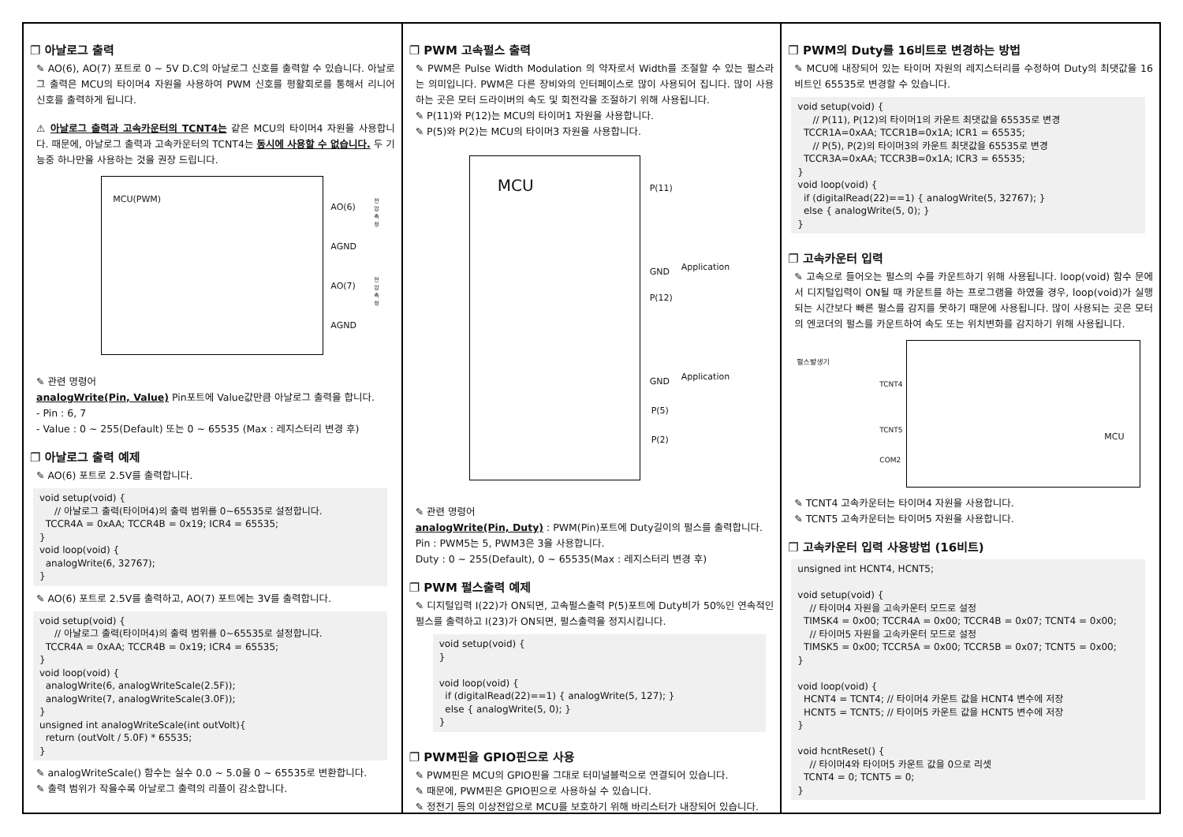❐ 아날로그 출력
✎ AO(6), AO(7) 포트로 0 ~ 5V D.C의 아날로그 신호를 출력할 수 있습니다. 아날로그 출력은 MCU의 타이머4 자원을 사용하여 PWM 신호를 평활회로를 통해서 리니어 신호를 출력하게 됩니다.
⚠ 아날로그 출력과 고속카운터의 TCNT4는 같은 MCU의 타이머4 자원을 사용합니다. 때문에, 아날로그 출력과 고속카운터의 TCNT4는 동시에 사용할 수 없습니다. 두 기능중 하나만을 사용하는 것을 권장 드립니다.
MCU(PWM)
AO(6)
AGND
AO(7)
AGND
전압측정
전압측정
✎ 관련 명령어
analogWrite(Pin, Value) Pin포트에 Value값만큼 아날로그 출력을 합니다.
- Pin : 6, 7
- Value : 0 ~ 255(Default) 또는 0 ~ 65535 (Max : 레지스터리 변경 후)
❐ 아날로그 출력 예제
✎ AO(6) 포트로 2.5V를 출력합니다.
void setup(void) { // 아날로그 출력(타이머4)의 출력 범위를 0~65535로 설정합니다. TCCR4A = 0xAA; TCCR4B = 0x19; ICR4 = 65535; } void loop(void) { analogWrite(6, 32767); }
✎ AO(6) 포트로 2.5V를 출력하고, AO(7) 포트에는 3V를 출력합니다.
void setup(void) { // 아날로그 출력(타이머4)의 출력 범위를 0~65535로 설정합니다. TCCR4A = 0xAA; TCCR4B = 0x19; ICR4 = 65535; } void loop(void) { analogWrite(6, analogWriteScale(2.5F)); analogWrite(7, analogWriteScale(3.0F)); } unsigned int analogWriteScale(int outVolt){ return (outVolt / 5.0F) * 65535; }
✎ analogWriteScale() 함수는 실수 0.0 ~ 5.0을 0 ~ 65535로 변환합니다.
✎ 출력 범위가 작을수록 아날로그 출력의 리플이 감소합니다.
❐ PWM 고속펄스 출력
✎ PWM은 Pulse Width Modulation 의 약자로서 Width를 조절할 수 있는 펄스라는 의미입니다. PWM은 다른 장비와의 인터페이스로 많이 사용되어 집니다. 많이 사용하는 곳은 모터 드라이버의 속도 및 회전각을 조절하기 위해 사용됩니다.
✎ P(11)와 P(12)는 MCU의 타이머1 자원을 사용합니다.
✎ P(5)와 P(2)는 MCU의 타이머3 자원을 사용합니다.
MCU P(11)
GND Application
P(12)
GND Application
P(5)
P(2)
✎ 관련 명령어
analogWrite(Pin, Duty) : PWM(Pin)포트에 Duty길이의 펄스를 출력합니다.
Pin : PWM5는 5, PWM3은 3을 사용합니다.
Duty : 0 ~ 255(Default), 0 ~ 65535(Max : 레지스터리 변경 후)
❐ PWM 펄스출력 예제
✎ 디지털입력 I(22)가 ON되면, 고속펄스출력 P(5)포트에 Duty비가 50%인 연속적인 펄스를 출력하고 I(23)가 ON되면, 펄스출력을 정지시킵니다.
void setup(void) { } void loop(void) { if (digitalRead(22)==1) { analogWrite(5, 127); } else { analogWrite(5, 0); } }
❐ PWM핀을 GPIO핀으로 사용
✎ PWM핀은 MCU의 GPIO핀을 그대로 터미널블럭으로 연결되어 있습니다.
✎ 때문에, PWM핀은 GPIO핀으로 사용하실 수 있습니다.
✎ 정전기 등의 이상전압으로 MCU를 보호하기 위해 바리스터가 내장되어 있습니다.
❐ PWM의 Duty를 16비트로 변경하는 방법
✎ MCU에 내장되어 있는 타이머 자원의 레지스터리를 수정하여 Duty의 최댓값을 16비트인 65535로 변경할 수 있습니다.
void setup(void) { // P(11), P(12)의 타이머1의 카운트 최댓값을 65535로 변경 TCCR1A=0xAA; TCCR1B=0x1A; ICR1 = 65535; // P(5), P(2)의 타이머3의 카운트 최댓값을 65535로 변경 TCCR3A=0xAA; TCCR3B=0x1A; ICR3 = 65535; } void loop(void) { if (digitalRead(22)==1) { analogWrite(5, 32767); } else { analogWrite(5, 0); } }
❐ 고속카운터 입력
✎ 고속으로 들어오는 펄스의 수를 카운트하기 위해 사용됩니다. loop(void) 함수 문에서 디지털입력이 ON될 때 카운트를 하는 프로그램을 하였을 경우, loop(void)가 실행되는 시간보다 빠른 펄스를 감지를 못하기 때문에 사용됩니다. 많이 사용되는 곳은 모터의 엔코더의 펄스를 카운트하여 속도 또는 위치변화를 감지하기 위해 사용됩니다.
펄스발생기
TCNT4
TCNT5
COM2
MCU
✎ TCNT4 고속카운터는 타이머4 자원을 사용합니다.
✎ TCNT5 고속카운터는 타이머5 자원을 사용합니다.
❐ 고속카운터 입력 사용방법 (16비트)
unsigned int HCNT4, HCNT5; void setup(void) { // 타이머4 자원을 고속카운터 모드로 설정 TIMSK4 = 0x00; TCCR4A = 0x00; TCCR4B = 0x07; TCNT4 = 0x00; // 타이머5 자원을 고속카운터 모드로 설정 TIMSK5 = 0x00; TCCR5A = 0x00; TCCR5B = 0x07; TCNT5 = 0x00; } void loop(void) { HCNT4 = TCNT4; // 타이머4 카운트 값을 HCNT4 변수에 저장 HCNT5 = TCNT5; // 타이머5 카운트 값을 HCNT5 변수에 저장 } void hcntReset() { // 타이머4와 타이머5 카운트 값을 0으로 리셋 TCNT4 = 0; TCNT5 = 0; }